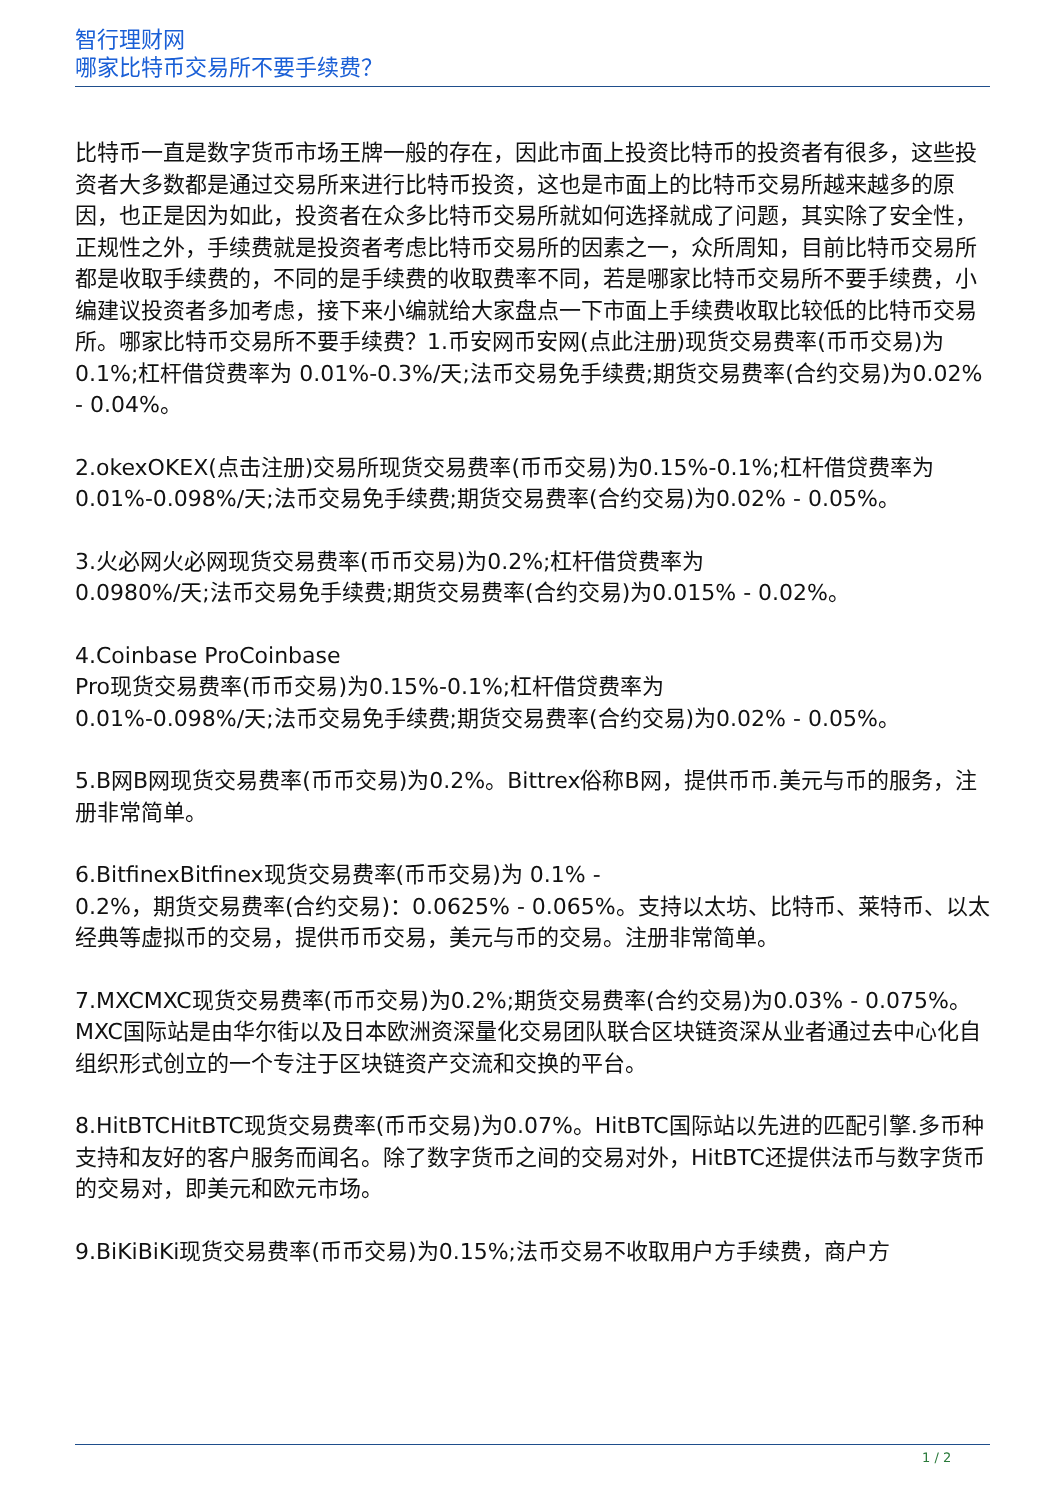智行理财网
哪家比特币交易所不要手续费？
比特币一直是数字货币市场王牌一般的存在，因此市面上投资比特币的投资者有很多，这些投资者大多数都是通过交易所来进行比特币投资，这也是市面上的比特币交易所越来越多的原因，也正是因为如此，投资者在众多比特币交易所就如何选择就成了问题，其实除了安全性，正规性之外，手续费就是投资者考虑比特币交易所的因素之一，众所周知，目前比特币交易所都是收取手续费的，不同的是手续费的收取费率不同，若是哪家比特币交易所不要手续费，小编建议投资者多加考虑，接下来小编就给大家盘点一下市面上手续费收取比较低的比特币交易所。哪家比特币交易所不要手续费？1.币安网币安网(点此注册)现货交易费率(币币交易)为0.1%;杠杆借贷费率为 0.01%-0.3%/天;法币交易免手续费;期货交易费率(合约交易)为0.02% - 0.04%。
2.okexOKEX(点击注册)交易所现货交易费率(币币交易)为0.15%-0.1%;杠杆借贷费率为 0.01%-0.098%/天;法币交易免手续费;期货交易费率(合约交易)为0.02% - 0.05%。
3.火必网火必网现货交易费率(币币交易)为0.2%;杠杆借贷费率为
0.0980%/天;法币交易免手续费;期货交易费率(合约交易)为0.015% - 0.02%。
4.Coinbase ProCoinbase
Pro现货交易费率(币币交易)为0.15%-0.1%;杠杆借贷费率为
0.01%-0.098%/天;法币交易免手续费;期货交易费率(合约交易)为0.02% - 0.05%。
5.B网B网现货交易费率(币币交易)为0.2%。Bittrex俗称B网，提供币币.美元与币的服务，注册非常简单。
6.BitfinexBitfinex现货交易费率(币币交易)为 0.1% -
0.2%，期货交易费率(合约交易)：0.0625% - 0.065%。支持以太坊、比特币、莱特币、以太经典等虚拟币的交易，提供币币交易，美元与币的交易。注册非常简单。
7.MXCMXC现货交易费率(币币交易)为0.2%;期货交易费率(合约交易)为0.03% - 0.075%。MXC国际站是由华尔街以及日本欧洲资深量化交易团队联合区块链资深从业者通过去中心化自组织形式创立的一个专注于区块链资产交流和交换的平台。
8.HitBTCHitBTC现货交易费率(币币交易)为0.07%。HitBTC国际站以先进的匹配引擎.多币种支持和友好的客户服务而闻名。除了数字货币之间的交易对外，HitBTC还提供法币与数字货币的交易对，即美元和欧元市场。
9.BiKiBiKi现货交易费率(币币交易)为0.15%;法币交易不收取用户方手续费，商户方
1 / 2